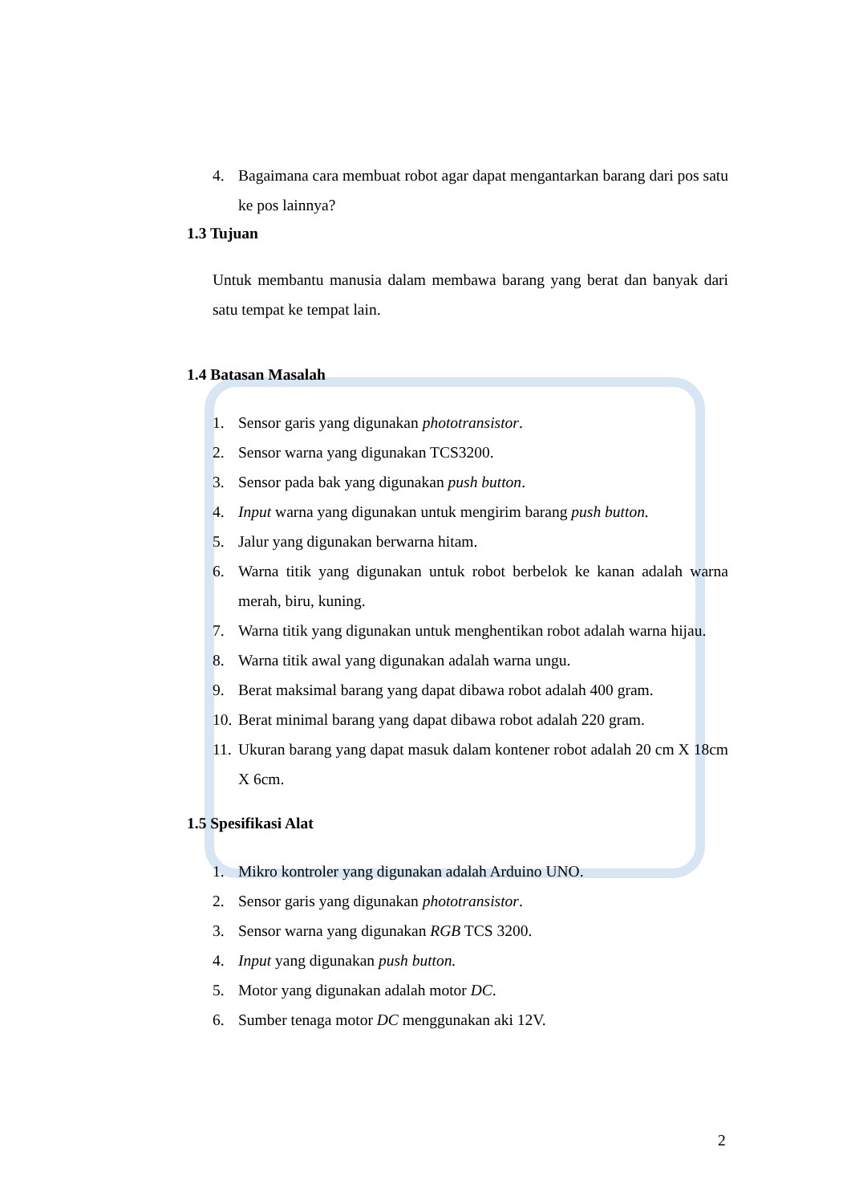4. Bagaimana cara membuat robot agar dapat mengantarkan barang dari pos satu ke pos lainnya?
1.3 Tujuan
Untuk membantu manusia dalam membawa barang yang berat dan banyak dari satu tempat ke tempat lain.
1.4 Batasan Masalah
1. Sensor garis yang digunakan phototransistor.
2. Sensor warna yang digunakan TCS3200.
3. Sensor pada bak yang digunakan push button.
4. Input warna yang digunakan untuk mengirim barang push button.
5. Jalur yang digunakan berwarna hitam.
6. Warna titik yang digunakan untuk robot berbelok ke kanan adalah warna merah, biru, kuning.
7. Warna titik yang digunakan untuk menghentikan robot adalah warna hijau.
8. Warna titik awal yang digunakan adalah warna ungu.
9. Berat maksimal barang yang dapat dibawa robot adalah 400 gram.
10. Berat minimal barang yang dapat dibawa robot adalah 220 gram.
11. Ukuran barang yang dapat masuk dalam kontener robot adalah 20 cm X 18cm X 6cm.
1.5 Spesifikasi Alat
1. Mikro kontroler yang digunakan adalah Arduino UNO.
2. Sensor garis yang digunakan phototransistor.
3. Sensor warna yang digunakan RGB TCS 3200.
4. Input yang digunakan push button.
5. Motor yang digunakan adalah motor DC.
6. Sumber tenaga motor DC menggunakan aki 12V.
2